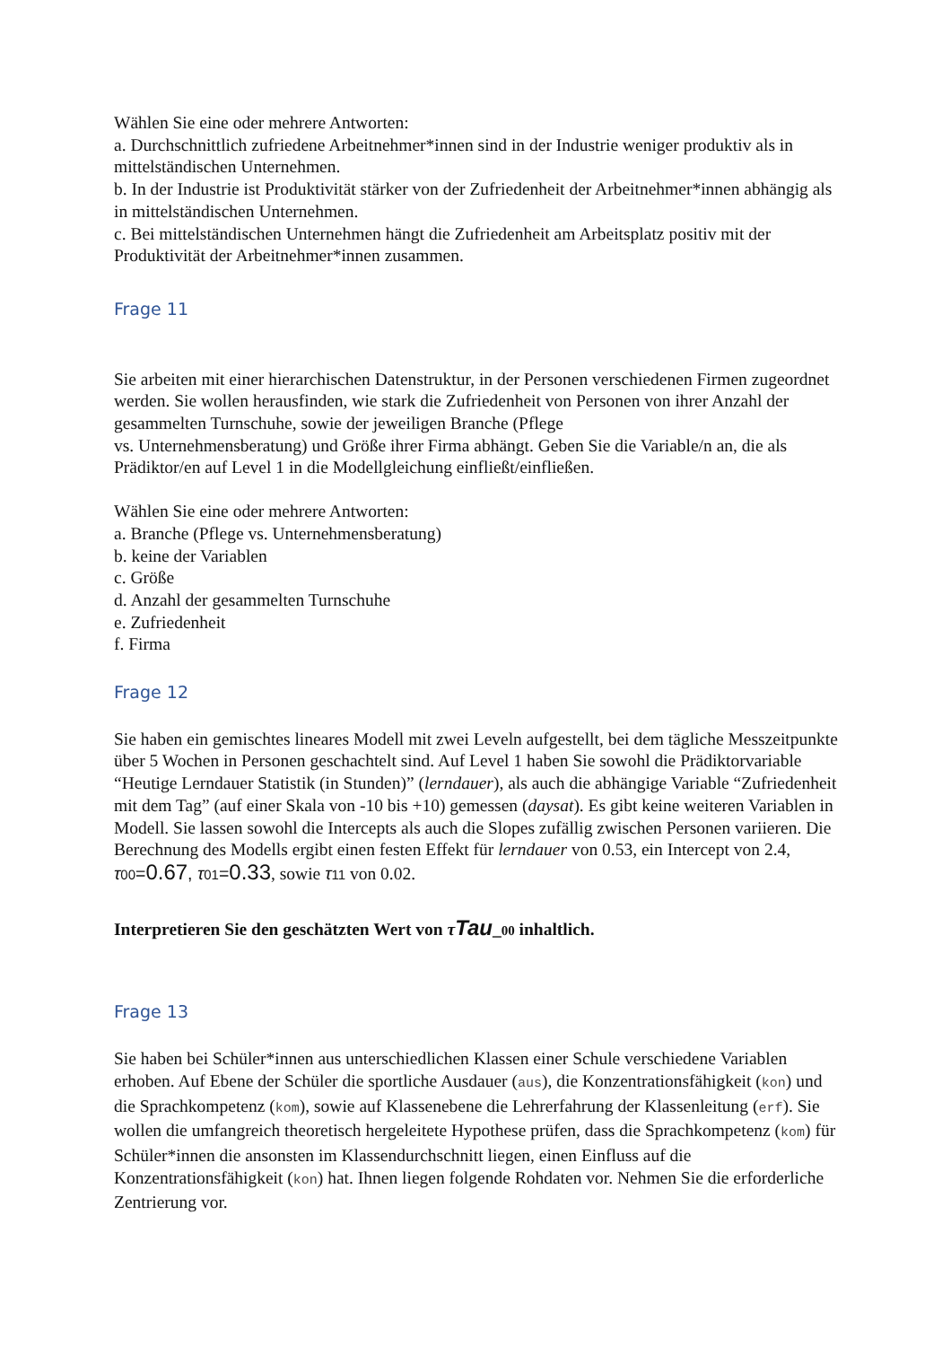Wählen Sie eine oder mehrere Antworten:
a. Durchschnittlich zufriedene Arbeitnehmer*innen sind in der Industrie weniger produktiv als in mittelständischen Unternehmen.
b. In der Industrie ist Produktivität stärker von der Zufriedenheit der Arbeitnehmer*innen abhängig als in mittelständischen Unternehmen.
c. Bei mittelständischen Unternehmen hängt die Zufriedenheit am Arbeitsplatz positiv mit der Produktivität der Arbeitnehmer*innen zusammen.
Frage 11
Sie arbeiten mit einer hierarchischen Datenstruktur, in der Personen verschiedenen Firmen zugeordnet werden. Sie wollen herausfinden, wie stark die Zufriedenheit von Personen von ihrer Anzahl der gesammelten Turnschuhe, sowie der jeweiligen Branche (Pflege
vs. Unternehmensberatung) und Größe ihrer Firma abhängt. Geben Sie die Variable/n an, die als Prädiktor/en auf Level 1 in die Modellgleichung einfließt/einfließen.
Wählen Sie eine oder mehrere Antworten:
a. Branche (Pflege vs. Unternehmensberatung)
b. keine der Variablen
c. Größe
d. Anzahl der gesammelten Turnschuhe
e. Zufriedenheit
f. Firma
Frage 12
Sie haben ein gemischtes lineares Modell mit zwei Leveln aufgestellt, bei dem tägliche Messzeitpunkte über 5 Wochen in Personen geschachtelt sind. Auf Level 1 haben Sie sowohl die Prädiktorvariable “Heutige Lerndauer Statistik (in Stunden)” (lerndauer), als auch die abhängige Variable “Zufriedenheit mit dem Tag” (auf einer Skala von -10 bis +10) gemessen (daysat). Es gibt keine weiteren Variablen in Modell. Sie lassen sowohl die Intercepts als auch die Slopes zufällig zwischen Personen variieren. Die Berechnung des Modells ergibt einen festen Effekt für lerndauer von 0.53, ein Intercept von 2.4, τ 00=0.67, τ 01=0.33, sowie τ 11 von 0.02.
Interpretieren Sie den geschätzten Wert von τTau_00 inhaltlich.
Frage 13
Sie haben bei Schüler*innen aus unterschiedlichen Klassen einer Schule verschiedene Variablen erhoben. Auf Ebene der Schüler die sportliche Ausdauer (aus), die Konzentrationsfähigkeit (kon) und die Sprachkompetenz (kom), sowie auf Klassenebene die Lehrerfahrung der Klassenleitung (erf). Sie wollen die umfangreich theoretisch hergeleitete Hypothese prüfen, dass die Sprachkompetenz (kom) für Schüler*innen die ansonsten im Klassendurchschnitt liegen, einen Einfluss auf die Konzentrationsfähigkeit (kon) hat. Ihnen liegen folgende Rohdaten vor. Nehmen Sie die erforderliche Zentrierung vor.